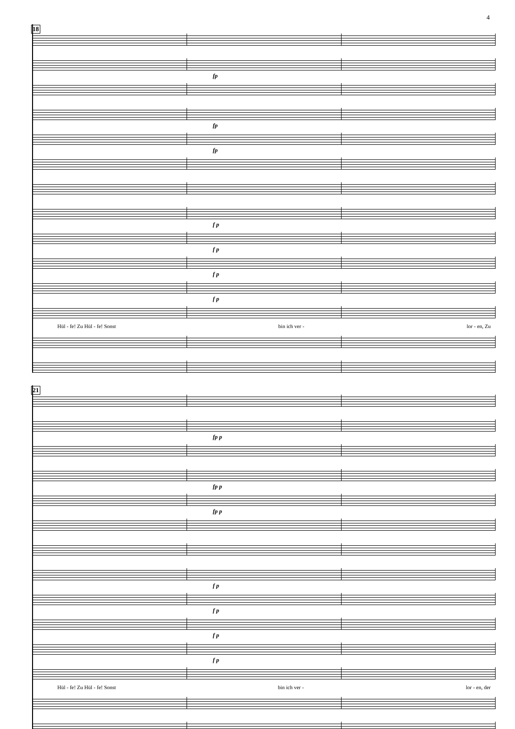4
18
fp
fp
fp
f p
f p
f p
f p
Hül - fe! Zu Hül - fe! Sonst bin ich ver - lor - en, Zu
21
fp p
fp p
fp p
f p
f p
f p
f p
Hül - fe! Zu Hül - fe! Sonst bin ich ver - lor - en, der